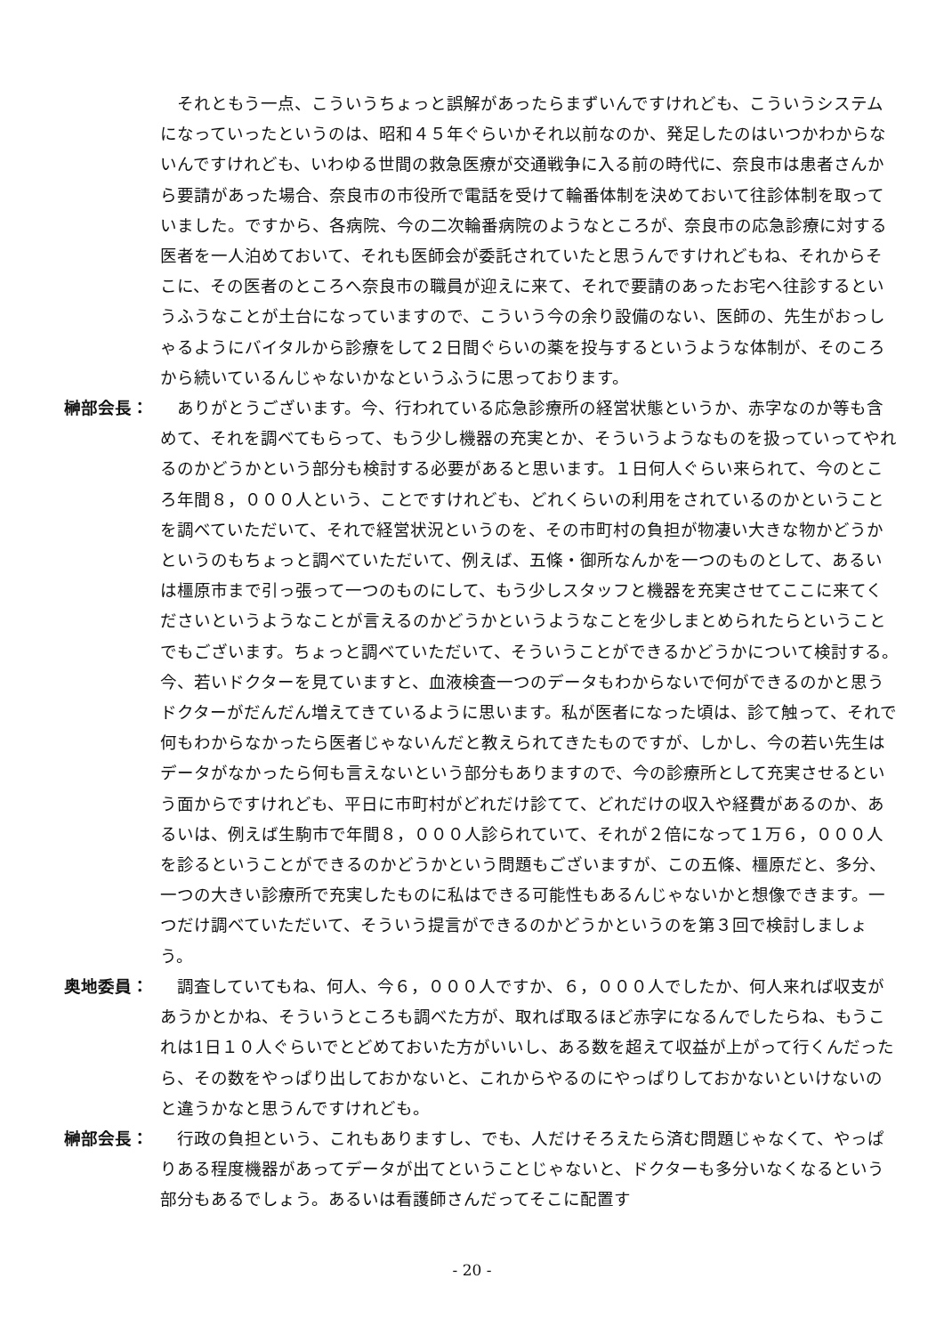それともう一点、こういうちょっと誤解があったらまずいんですけれども、こういうシステムになっていったというのは、昭和４５年ぐらいかそれ以前なのか、発足したのはいつかわからないんですけれども、いわゆる世間の救急医療が交通戦争に入る前の時代に、奈良市は患者さんから要請があった場合、奈良市の市役所で電話を受けて輪番体制を決めておいて往診体制を取っていました。ですから、各病院、今の二次輪番病院のようなところが、奈良市の応急診療に対する医者を一人泊めておいて、それも医師会が委託されていたと思うんですけれどもね、それからそこに、その医者のところへ奈良市の職員が迎えに来て、それで要請のあったお宅へ往診するというふうなことが土台になっていますので、こういう今の余り設備のない、医師の、先生がおっしゃるようにバイタルから診療をして２日間ぐらいの薬を投与するというような体制が、そのころから続いているんじゃないかなというふうに思っております。
榊部会長： 　ありがとうございます。今、行われている応急診療所の経営状態というか、赤字なのか等も含めて、それを調べてもらって、もう少し機器の充実とか、そういうようなものを扱っていってやれるのかどうかという部分も検討する必要があると思います。１日何人ぐらい来られて、今のところ年間８，０００人という、ことですけれども、どれくらいの利用をされているのかということを調べていただいて、それで経営状況というのを、その市町村の負担が物凄い大きな物かどうかというのもちょっと調べていただいて、例えば、五條・御所なんかを一つのものとして、あるいは橿原市まで引っ張って一つのものにして、もう少しスタッフと機器を充実させてここに来てくださいというようなことが言えるのかどうかというようなことを少しまとめられたらということでもございます。ちょっと調べていただいて、そういうことができるかどうかについて検討する。今、若いドクターを見ていますと、血液検査一つのデータもわからないで何ができるのかと思うドクターがだんだん増えてきているように思います。私が医者になった頃は、診て触って、それで何もわからなかったら医者じゃないんだと教えられてきたものですが、しかし、今の若い先生はデータがなかったら何も言えないという部分もありますので、今の診療所として充実させるという面からですけれども、平日に市町村がどれだけ診てて、どれだけの収入や経費があるのか、あるいは、例えば生駒市で年間８，０００人診られていて、それが２倍になって１万６，０００人を診るということができるのかどうかという問題もございますが、この五條、橿原だと、多分、一つの大きい診療所で充実したものに私はできる可能性もあるんじゃないかと想像できます。一つだけ調べていただいて、そういう提言ができるのかどうかというのを第３回で検討しましょう。
奥地委員： 　調査していてもね、何人、今６，０００人ですか、６，０００人でしたか、何人来れば収支があうかとかね、そういうところも調べた方が、取れば取るほど赤字になるんでしたらね、もうこれは1日１０人ぐらいでとどめておいた方がいいし、ある数を超えて収益が上がって行くんだったら、その数をやっぱり出しておかないと、これからやるのにやっぱりしておかないといけないのと違うかなと思うんですけれども。
榊部会長： 　行政の負担という、これもありますし、でも、人だけそろえたら済む問題じゃなくて、やっぱりある程度機器があってデータが出てということじゃないと、ドクターも多分いなくなるという部分もあるでしょう。あるいは看護師さんだってそこに配置す
- 20 -